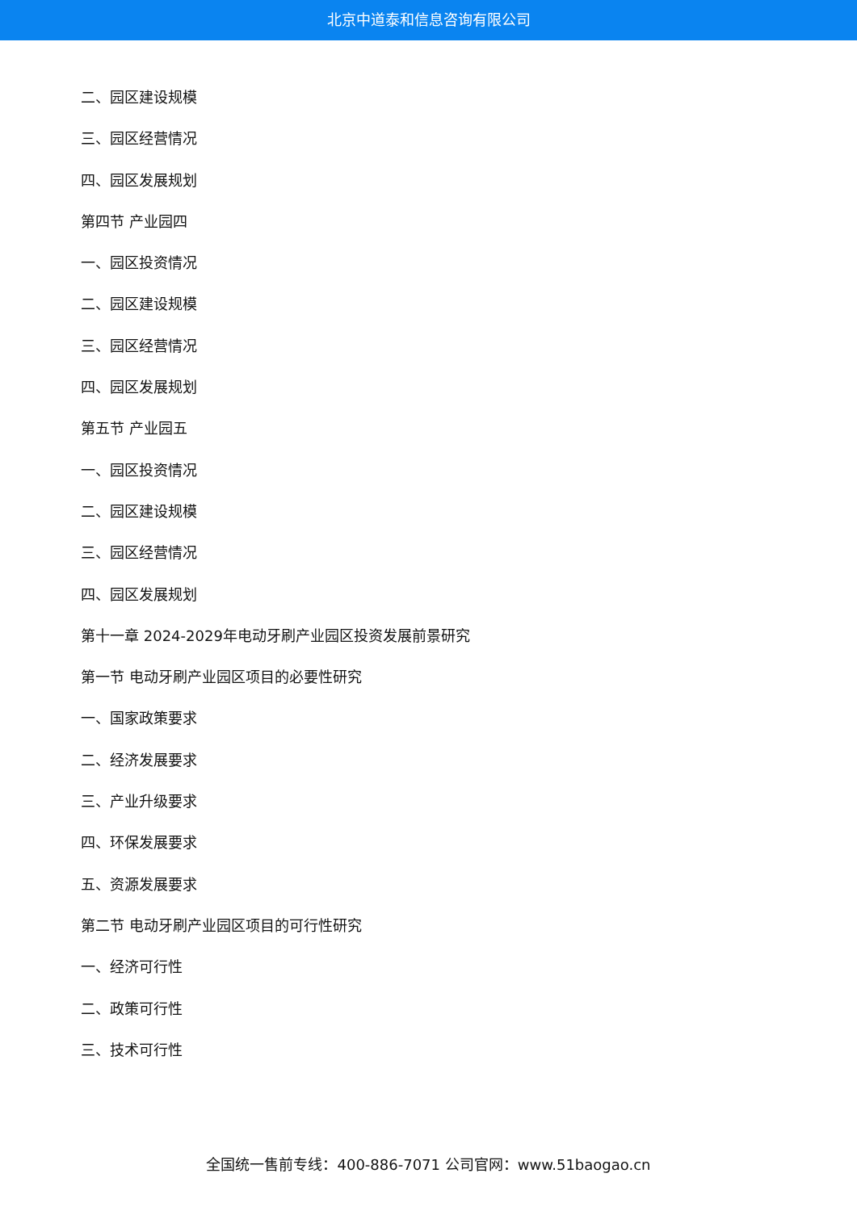北京中道泰和信息咨询有限公司
二、园区建设规模
三、园区经营情况
四、园区发展规划
第四节 产业园四
一、园区投资情况
二、园区建设规模
三、园区经营情况
四、园区发展规划
第五节 产业园五
一、园区投资情况
二、园区建设规模
三、园区经营情况
四、园区发展规划
第十一章 2024-2029年电动牙刷产业园区投资发展前景研究
第一节 电动牙刷产业园区项目的必要性研究
一、国家政策要求
二、经济发展要求
三、产业升级要求
四、环保发展要求
五、资源发展要求
第二节 电动牙刷产业园区项目的可行性研究
一、经济可行性
二、政策可行性
三、技术可行性
全国统一售前专线：400-886-7071 公司官网：www.51baogao.cn